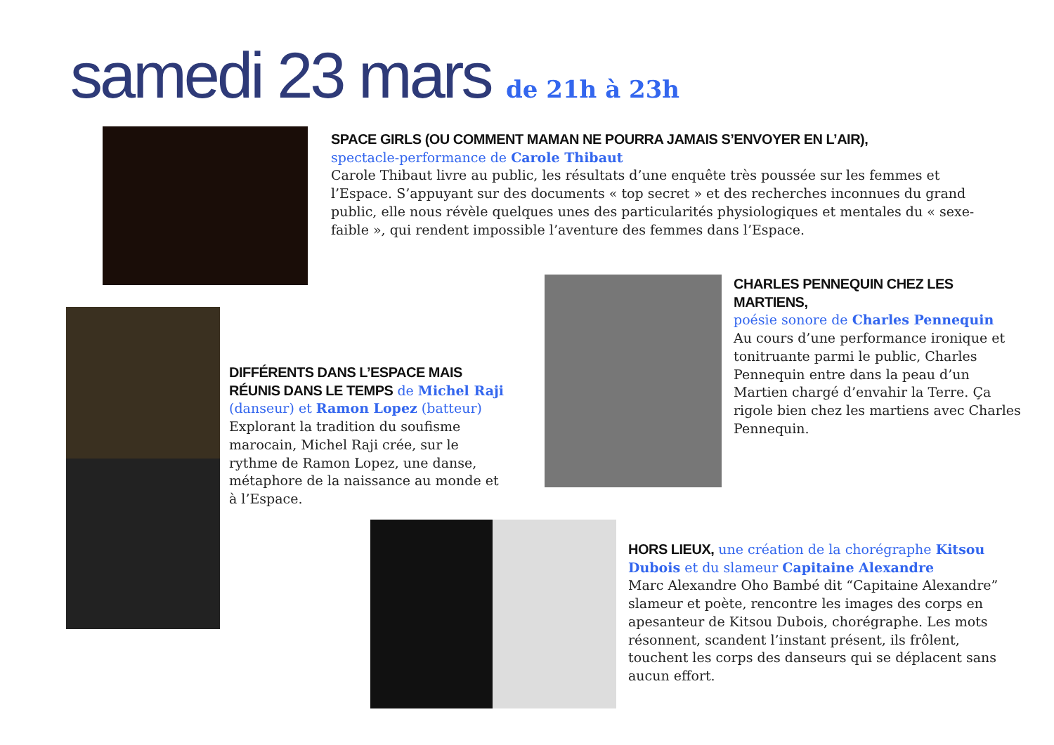samedi 23 mars de 21h à 23h
SPACE GIRLS (OU COMMENT MAMAN NE POURRA JAMAIS S’ENVOYER EN L’AIR),
spectacle-performance de Carole Thibaut
Carole Thibaut livre au public, les résultats d’une enquête très poussée sur les femmes et l’Espace. S’appuyant sur des documents « top secret » et des recherches inconnues du grand public, elle nous révèle quelques unes des particularités physiologiques et mentales du « sexe-faible », qui rendent impossible l’aventure des femmes dans l’Espace.
DIFFÉRENTS DANS L’ESPACE MAIS RÉUNIS DANS LE TEMPS de Michel Raji (danseur) et Ramon Lopez (batteur)
Explorant la tradition du soufisme marocain, Michel Raji crée, sur le rythme de Ramon Lopez, une danse, métaphore de la naissance au monde et à l’Espace.
CHARLES PENNEQUIN CHEZ LES MARTIENS,
poésie sonore de Charles Pennequin
Au cours d’une performance ironique et tonitruante parmi le public, Charles Pennequin entre dans la peau d’un Martien chargé d’envahir la Terre. Ça rigole bien chez les martiens avec Charles Pennequin.
HORS LIEUX, une création de la chorégraphe Kitsou Dubois et du slameur Capitaine Alexandre
Marc Alexandre Oho Bambé dit “Capitaine Alexandre” slameur et poète, rencontre les images des corps en apesanteur de Kitsou Dubois, chorégraphe. Les mots résonnent, scandent l’instant présent, ils frôlent, touchent les corps des danseurs qui se déplacent sans aucun effort.